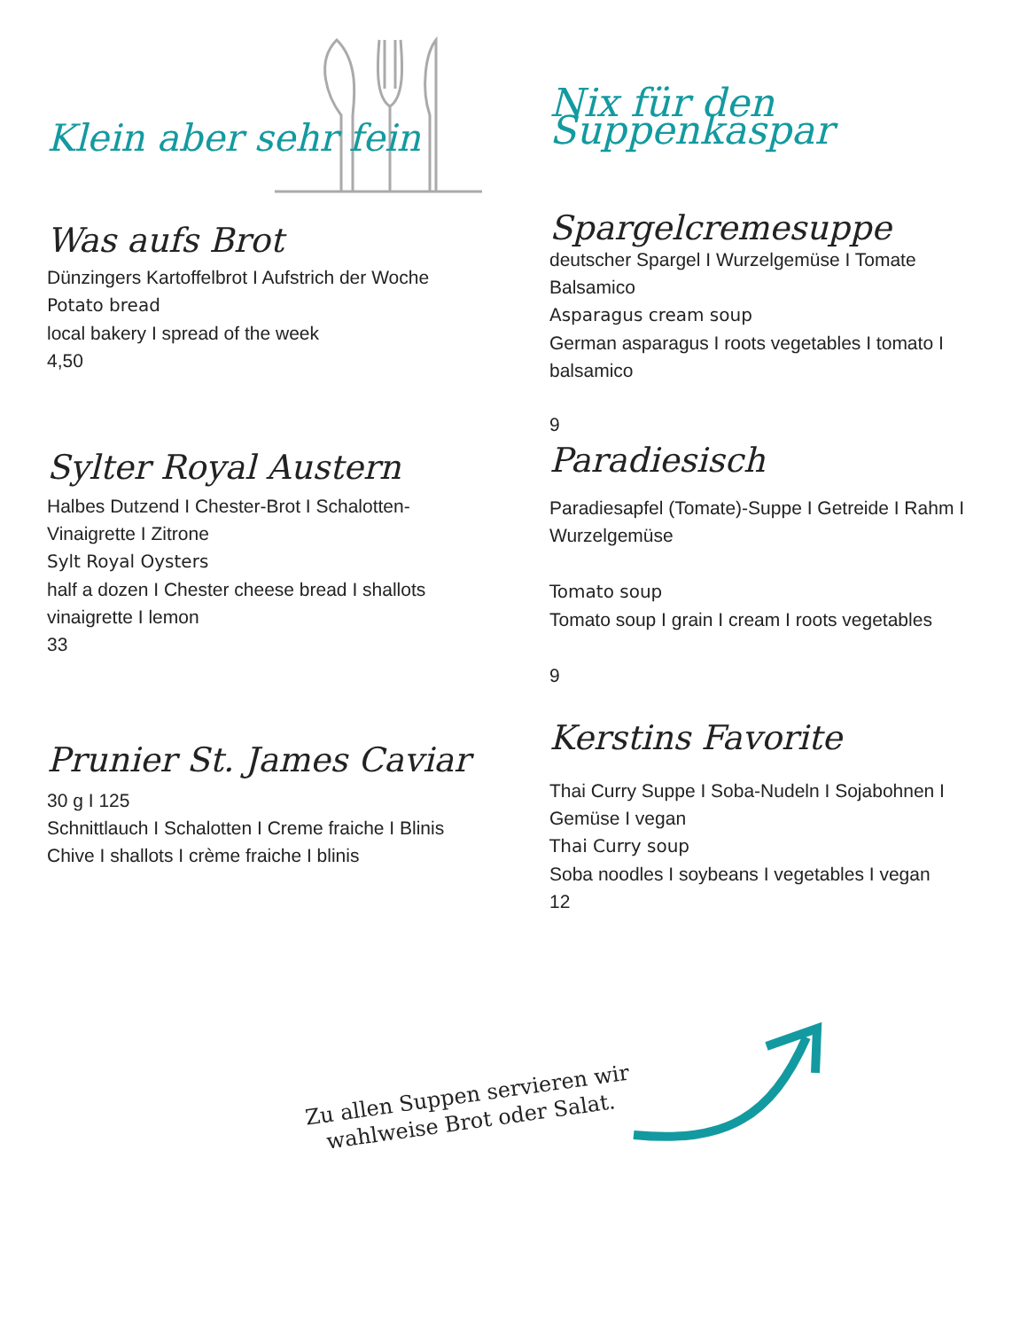Klein aber sehr fein
Was aufs Brot
Dünzingers Kartoffelbrot I Aufstrich der Woche
Potato bread
local bakery I spread of the week
4,50
Sylter Royal Austern
Halbes Dutzend I Chester-Brot I Schalotten-Vinaigrette I Zitrone
Sylt Royal Oysters
half a dozen I Chester cheese bread I shallots vinaigrette I lemon
33
Prunier St. James Caviar
30 g I 125
Schnittlauch I Schalotten I Creme fraiche I Blinis
Chive I shallots I crème fraiche I blinis
Nix für den Suppenkaspar
Spargelcremesuppe
deutscher Spargel I Wurzelgemüse I Tomate Balsamico
Asparagus cream soup
German asparagus I roots vegetables I tomato I balsamico
9
Paradiesisch
Paradiesapfel (Tomate)-Suppe I Getreide I Rahm I Wurzelgemüse
Tomato soup
Tomato soup I grain I cream I roots vegetables
9
Kerstins Favorite
Thai Curry Suppe I Soba-Nudeln I Sojabohnen I Gemüse I vegan
Thai Curry soup
Soba noodles I soybeans I vegetables I vegan
12
Zu allen Suppen servieren wir
wahlweise Brot oder Salat.